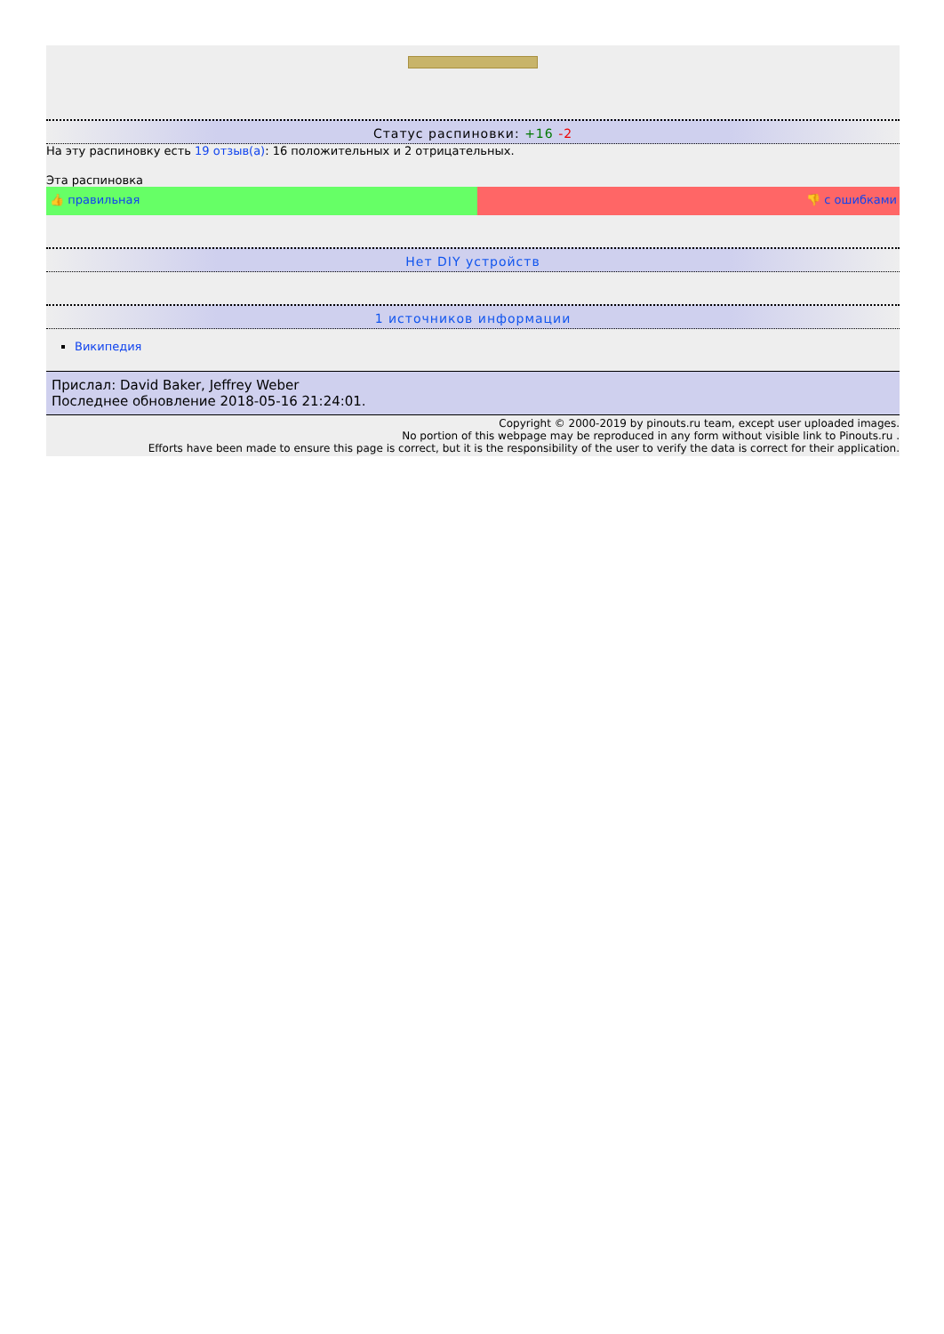Статус распиновки: +16 -2
На эту распиновку есть 19 отзыв(а): 16 положительных и 2 отрицательных.
Эта распиновка
👍 правильная 👎 с ошибками
Нет DIY устройств
1 источников информации
Википедия
Прислал: David Baker, Jeffrey Weber
Последнее обновление 2018-05-16 21:24:01.
Copyright © 2000-2019 by pinouts.ru team, except user uploaded images.
No portion of this webpage may be reproduced in any form without visible link to Pinouts.ru .
Efforts have been made to ensure this page is correct, but it is the responsibility of the user to verify the data is correct for their application.